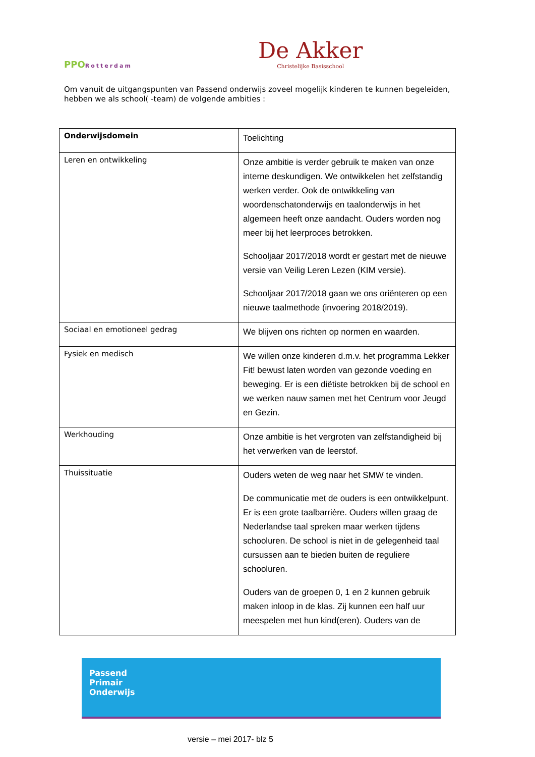PPORotterdam
De Akker
Christelijke Basisschool
Om vanuit de uitgangspunten van Passend onderwijs zoveel mogelijk kinderen te kunnen begeleiden, hebben we als school( -team) de volgende ambities :
| Onderwijsdomein | Toelichting |
| Leren en ontwikkeling | Onze ambitie is verder gebruik te maken van onze interne deskundigen. We ontwikkelen het zelfstandig werken verder. Ook de ontwikkeling van woordenschatonderwijs en taalonderwijs in het algemeen heeft onze aandacht. Ouders worden nog meer bij het leerproces betrokken. Schooljaar 2017/2018 wordt er gestart met de nieuwe versie van Veilig Leren Lezen (KIM versie). Schooljaar 2017/2018 gaan we ons oriënteren op een nieuwe taalmethode (invoering 2018/2019). |
| Sociaal en emotioneel gedrag | We blijven ons richten op normen en waarden. |
| Fysiek en medisch | We willen onze kinderen d.m.v. het programma Lekker Fit! bewust laten worden van gezonde voeding en beweging. Er is een diëtiste betrokken bij de school en we werken nauw samen met het Centrum voor Jeugd en Gezin. |
| Werkhouding | Onze ambitie is het vergroten van zelfstandigheid bij het verwerken van de leerstof. |
| Thuissituatie | Ouders weten de weg naar het SMW te vinden. De communicatie met de ouders is een ontwikkelpunt. Er is een grote taalbarrière. Ouders willen graag de Nederlandse taal spreken maar werken tijdens schooluren. De school is niet in de gelegenheid taal cursussen aan te bieden buiten de reguliere schooluren. Ouders van de groepen 0, 1 en 2 kunnen gebruik maken inloop in de klas. Zij kunnen een half uur meespelen met hun kind(eren). Ouders van de |
Passend
Primair
Onderwijs
versie – mei 2017- blz 5